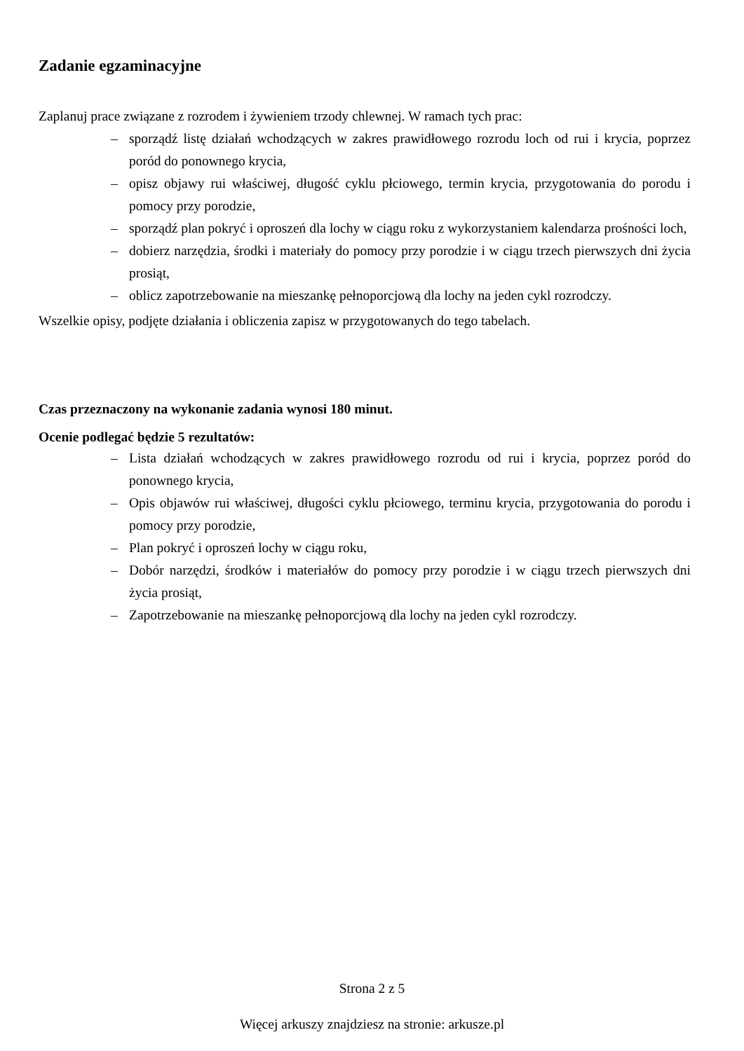Zadanie egzaminacyjne
Zaplanuj prace związane z rozrodem i żywieniem trzody chlewnej. W ramach tych prac:
– sporządź listę działań wchodzących w zakres prawidłowego rozrodu loch od rui i krycia, poprzez poród do ponownego krycia,
– opisz objawy rui właściwej, długość cyklu płciowego, termin krycia, przygotowania do porodu i pomocy przy porodzie,
– sporządź plan pokryć i oproszeń dla lochy w ciągu roku z wykorzystaniem kalendarza prośności loch,
– dobierz narzędzia, środki i materiały do pomocy przy porodzie i w ciągu trzech pierwszych dni życia prosiąt,
– oblicz zapotrzebowanie na mieszankę pełnoporcjową dla lochy na jeden cykl rozrodczy.
Wszelkie opisy, podjęte działania i obliczenia zapisz w przygotowanych do tego tabelach.
Czas przeznaczony na wykonanie zadania wynosi 180 minut.
Ocenie podlegać będzie 5 rezultatów:
– Lista działań wchodzących w zakres prawidłowego rozrodu od rui i krycia, poprzez poród do ponownego krycia,
– Opis objawów rui właściwej, długości cyklu płciowego, terminu krycia, przygotowania do porodu i pomocy przy porodzie,
– Plan pokryć i oproszeń lochy w ciągu roku,
– Dobór narzędzi, środków i materiałów do pomocy przy porodzie i w ciągu trzech pierwszych dni życia prosiąt,
– Zapotrzebowanie na mieszankę pełnoporcjową dla lochy na jeden cykl rozrodczy.
Strona 2 z 5
Więcej arkuszy znajdziesz na stronie: arkusze.pl